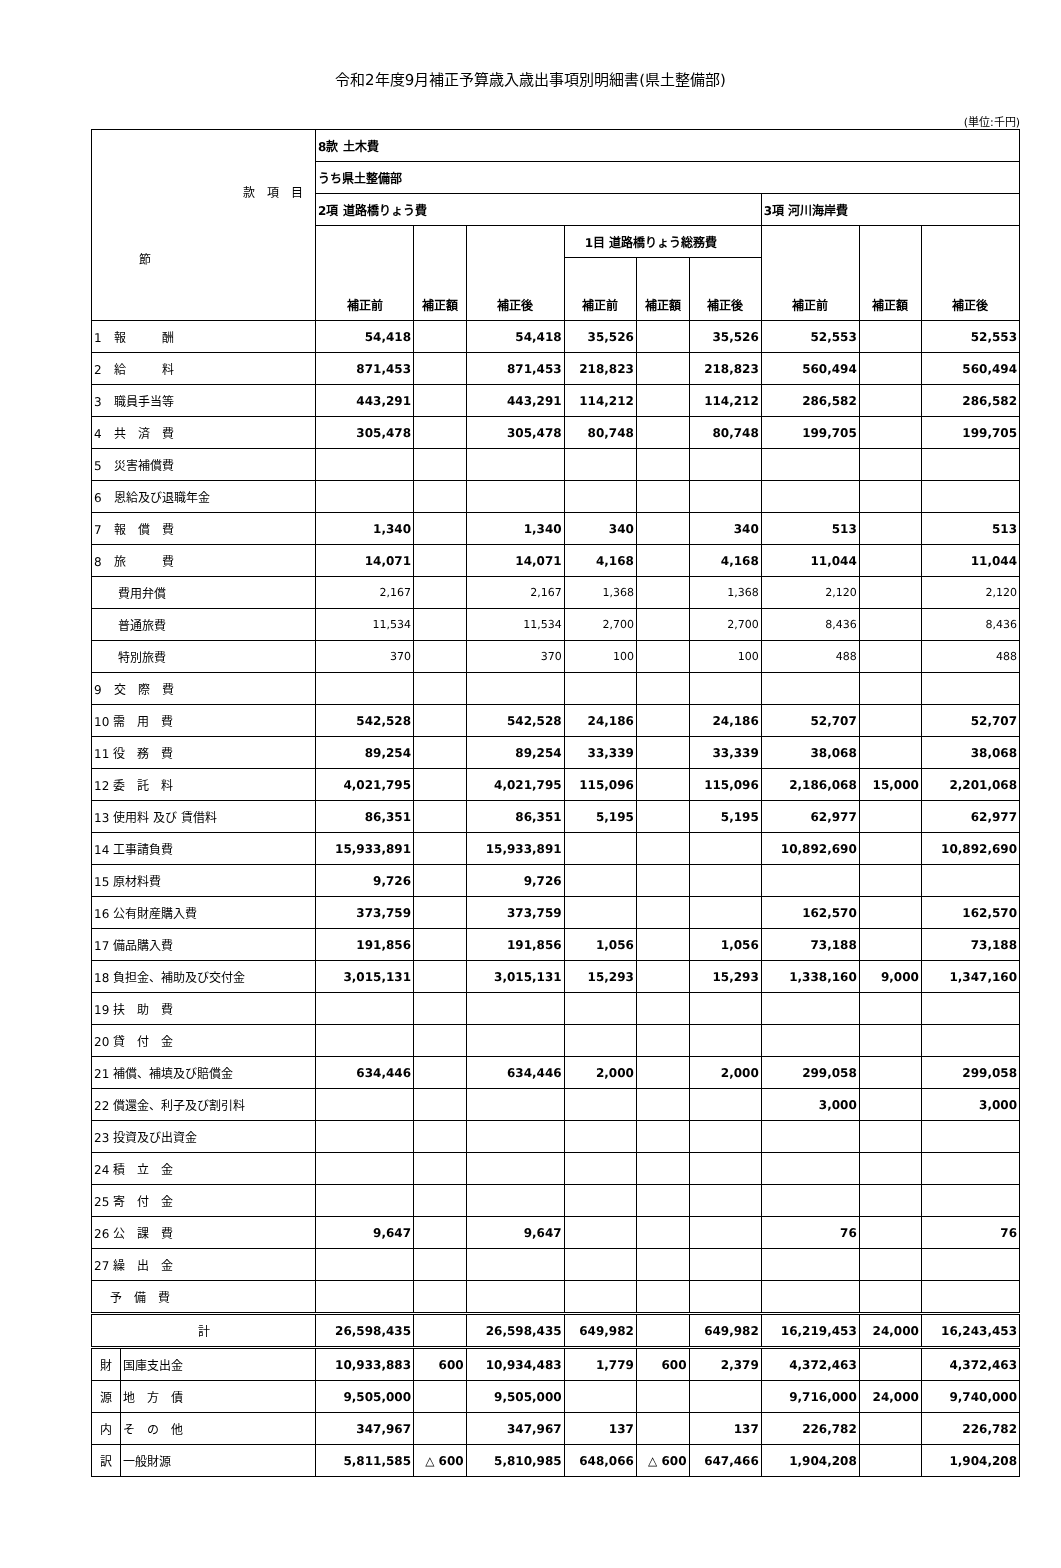令和2年度9月補正予算歳入歳出事項別明細書(県土整備部)
(単位:千円)
| 款 項 目 節 | | 8款 土木費 | | | | | | | | |
| | | うち県土整備部 | | | | | | | | |
| | | 2項 道路橋りょう費 | | | | | | 3項 河川海岸費 | | |
| | | | | | 1目 道路橋りょう総務費 | | | | | |
| | | 補正前 | 補正額 | 補正後 | 補正前 | 補正額 | 補正後 | 補正前 | 補正額 | 補正後 |
| 1 報 酬 | | 54,418 | | 54,418 | 35,526 | | 35,526 | 52,553 | | 52,553 |
| 2 給 料 | | 871,453 | | 871,453 | 218,823 | | 218,823 | 560,494 | | 560,494 |
| 3 職員手当等 | | 443,291 | | 443,291 | 114,212 | | 114,212 | 286,582 | | 286,582 |
| 4 共 済 費 | | 305,478 | | 305,478 | 80,748 | | 80,748 | 199,705 | | 199,705 |
| 5 災害補償費 | | | | | | | | | | |
| 6 恩給及び退職年金 | | | | | | | | | | |
| 7 報 償 費 | | 1,340 | | 1,340 | 340 | | 340 | 513 | | 513 |
| 8 旅 費 | | 14,071 | | 14,071 | 4,168 | | 4,168 | 11,044 | | 11,044 |
| 費用弁償 | | 2,167 | | 2,167 | 1,368 | | 1,368 | 2,120 | | 2,120 |
| 普通旅費 | | 11,534 | | 11,534 | 2,700 | | 2,700 | 8,436 | | 8,436 |
| 特別旅費 | | 370 | | 370 | 100 | | 100 | 488 | | 488 |
| 9 交 際 費 | | | | | | | | | | |
| 10 需 用 費 | | 542,528 | | 542,528 | 24,186 | | 24,186 | 52,707 | | 52,707 |
| 11 役 務 費 | | 89,254 | | 89,254 | 33,339 | | 33,339 | 38,068 | | 38,068 |
| 12 委 託 料 | | 4,021,795 | | 4,021,795 | 115,096 | | 115,096 | 2,186,068 | 15,000 | 2,201,068 |
| 13 使用料 及び 賃借料 | | 86,351 | | 86,351 | 5,195 | | 5,195 | 62,977 | | 62,977 |
| 14 工事請負費 | | 15,933,891 | | 15,933,891 | | | | 10,892,690 | | 10,892,690 |
| 15 原材料費 | | 9,726 | | 9,726 | | | | | | |
| 16 公有財産購入費 | | 373,759 | | 373,759 | | | | 162,570 | | 162,570 |
| 17 備品購入費 | | 191,856 | | 191,856 | 1,056 | | 1,056 | 73,188 | | 73,188 |
| 18 負担金、補助及び交付金 | | 3,015,131 | | 3,015,131 | 15,293 | | 15,293 | 1,338,160 | 9,000 | 1,347,160 |
| 19 扶 助 費 | | | | | | | | | | |
| 20 貸 付 金 | | | | | | | | | | |
| 21 補償、補填及び賠償金 | | 634,446 | | 634,446 | 2,000 | | 2,000 | 299,058 | | 299,058 |
| 22 償還金、利子及び割引料 | | | | | | | | 3,000 | | 3,000 |
| 23 投資及び出資金 | | | | | | | | | | |
| 24 積 立 金 | | | | | | | | | | |
| 25 寄 付 金 | | | | | | | | | | |
| 26 公 課 費 | | 9,647 | | 9,647 | | | | 76 | | 76 |
| 27 繰 出 金 | | | | | | | | | | |
| 予 備 費 | | | | | | | | | | |
| 計 | | 26,598,435 | | 26,598,435 | 649,982 | | 649,982 | 16,219,453 | 24,000 | 16,243,453 |
| 財 | 国庫支出金 | 10,933,883 | 600 | 10,934,483 | 1,779 | 600 | 2,379 | 4,372,463 | | 4,372,463 |
| 源 | 地 方 債 | 9,505,000 | | 9,505,000 | | | | 9,716,000 | 24,000 | 9,740,000 |
| 内 | そ の 他 | 347,967 | | 347,967 | 137 | | 137 | 226,782 | | 226,782 |
| 訳 | 一般財源 | 5,811,585 | △ 600 | 5,810,985 | 648,066 | △ 600 | 647,466 | 1,904,208 | | 1,904,208 |